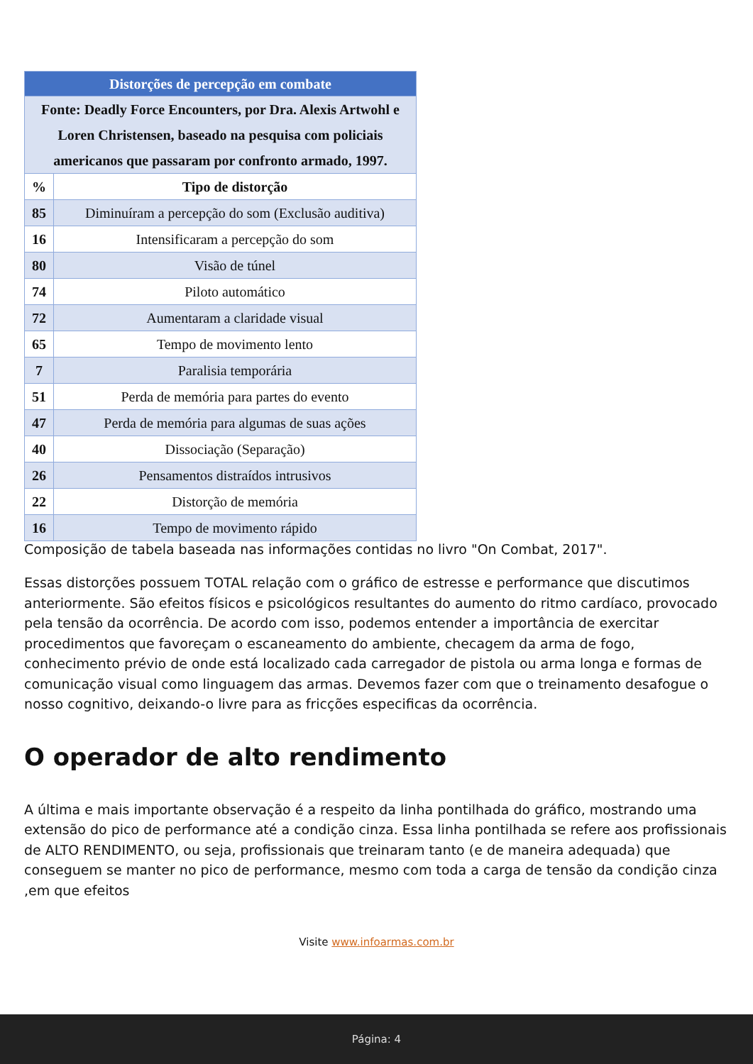| Distorções de percepção em combate | |
| --- | --- |
| Fonte: Deadly Force Encounters, por Dra. Alexis Artwohl e Loren Christensen, baseado na pesquisa com policiais americanos que passaram por confronto armado, 1997. | |
| % | Tipo de distorção |
| 85 | Diminuíram a percepção do som (Exclusão auditiva) |
| 16 | Intensificaram a percepção do som |
| 80 | Visão de túnel |
| 74 | Piloto automático |
| 72 | Aumentaram a claridade visual |
| 65 | Tempo de movimento lento |
| 7 | Paralisia temporária |
| 51 | Perda de memória para partes do evento |
| 47 | Perda de memória para algumas de suas ações |
| 40 | Dissociação (Separação) |
| 26 | Pensamentos distraídos intrusivos |
| 22 | Distorção de memória |
| 16 | Tempo de movimento rápido |
Composição de tabela baseada nas informações contidas no livro "On Combat, 2017".
Essas distorções possuem TOTAL relação com o gráfico de estresse e performance que discutimos anteriormente. São efeitos físicos e psicológicos resultantes do aumento do ritmo cardíaco, provocado pela tensão da ocorrência. De acordo com isso, podemos entender a importância de exercitar procedimentos que favoreçam o escaneamento do ambiente, checagem da arma de fogo, conhecimento prévio de onde está localizado cada carregador de pistola ou arma longa e formas de comunicação visual como linguagem das armas. Devemos fazer com que o treinamento desafogue o nosso cognitivo, deixando-o livre para as fricções especificas da ocorrência.
O operador de alto rendimento
A última e mais importante observação é a respeito da linha pontilhada do gráfico, mostrando uma extensão do pico de performance até a condição cinza. Essa linha pontilhada se refere aos profissionais de ALTO RENDIMENTO, ou seja, profissionais que treinaram tanto (e de maneira adequada) que conseguem se manter no pico de performance, mesmo com toda a carga de tensão da condição cinza ,em que efeitos
Visite www.infoarmas.com.br
Página: 4